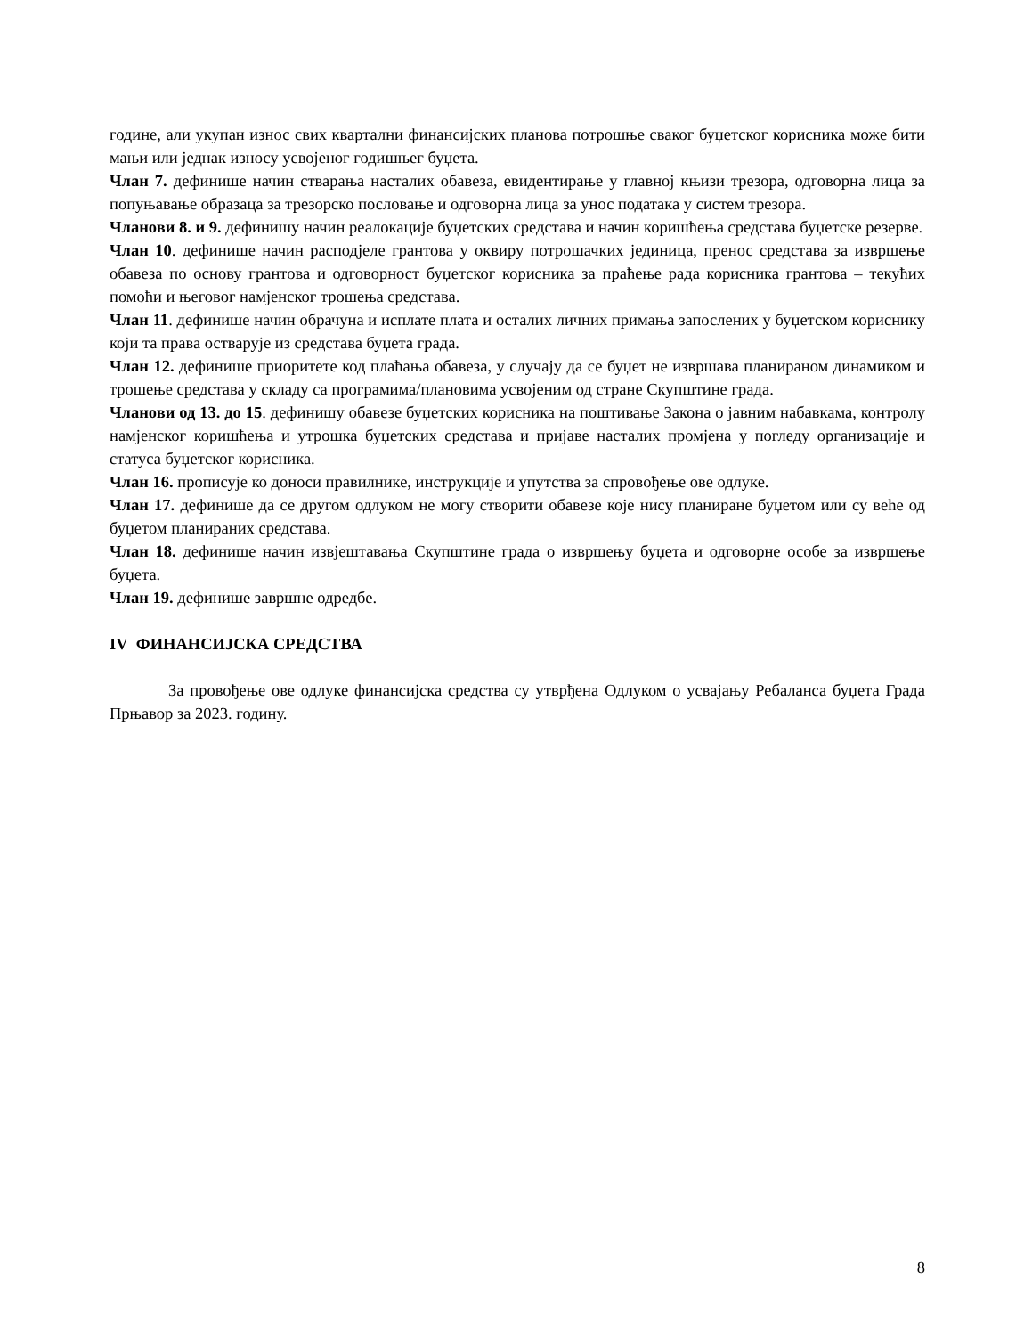године, али укупан износ свих квартални финансијских планова потрошње сваког буџетског корисника може бити мањи или једнак износу усвојеног годишњег буџета.
Члан 7. дефинише начин стварања насталих обавеза, евидентирање у главној књизи трезора, одговорна лица за попуњавање образаца за трезорско пословање и одговорна лица за унос података у систем трезора.
Чланови 8. и 9. дефинишу начин реалокације буџетских средстава и начин коришћења средстава буџетске резерве.
Члан 10. дефинише начин расподјеле грантова у оквиру потрошачких јединица, пренос средстава за извршење обавеза по основу грантова и одговорност буџетског корисника за праћење рада корисника грантова – текућих помоћи и његовог намјенског трошења средстава.
Члан 11. дефинише начин обрачуна и исплате плата и осталих личних примања запослених у буџетском кориснику који та права остварује из средстава буџета града.
Члан 12. дефинише приоритете код плаћања обавеза, у случају да се буџет не извршава планираном динамиком и трошење средстава у складу са програмима/плановима усвојеним од стране Скупштине града.
Чланови од 13. до 15. дефинишу обавезе буџетских корисника на поштивање Закона о јавним набавкама, контролу намјенског коришћења и утрошка буџетских средстава и пријаве насталих промјена у погледу организације и статуса буџетског корисника.
Члан 16. прописује ко доноси правилнике, инструкције и упутства за спровођење ове одлуке.
Члан 17. дефинише да се другом одлуком не могу створити обавезе које нису планиране буџетом или су веће од буџетом планираних средстава.
Члан 18. дефинише начин извјештавања Скупштине града о извршењу буџета и одговорне особе за извршење буџета.
Члан 19. дефинише завршне одредбе.
IV ФИНАНСИЈСКА СРЕДСТВА
За провођење ове одлуке финансијска средства су утврђена Одлуком о усвајању Ребаланса буџета Града Прњавор за 2023. годину.
8